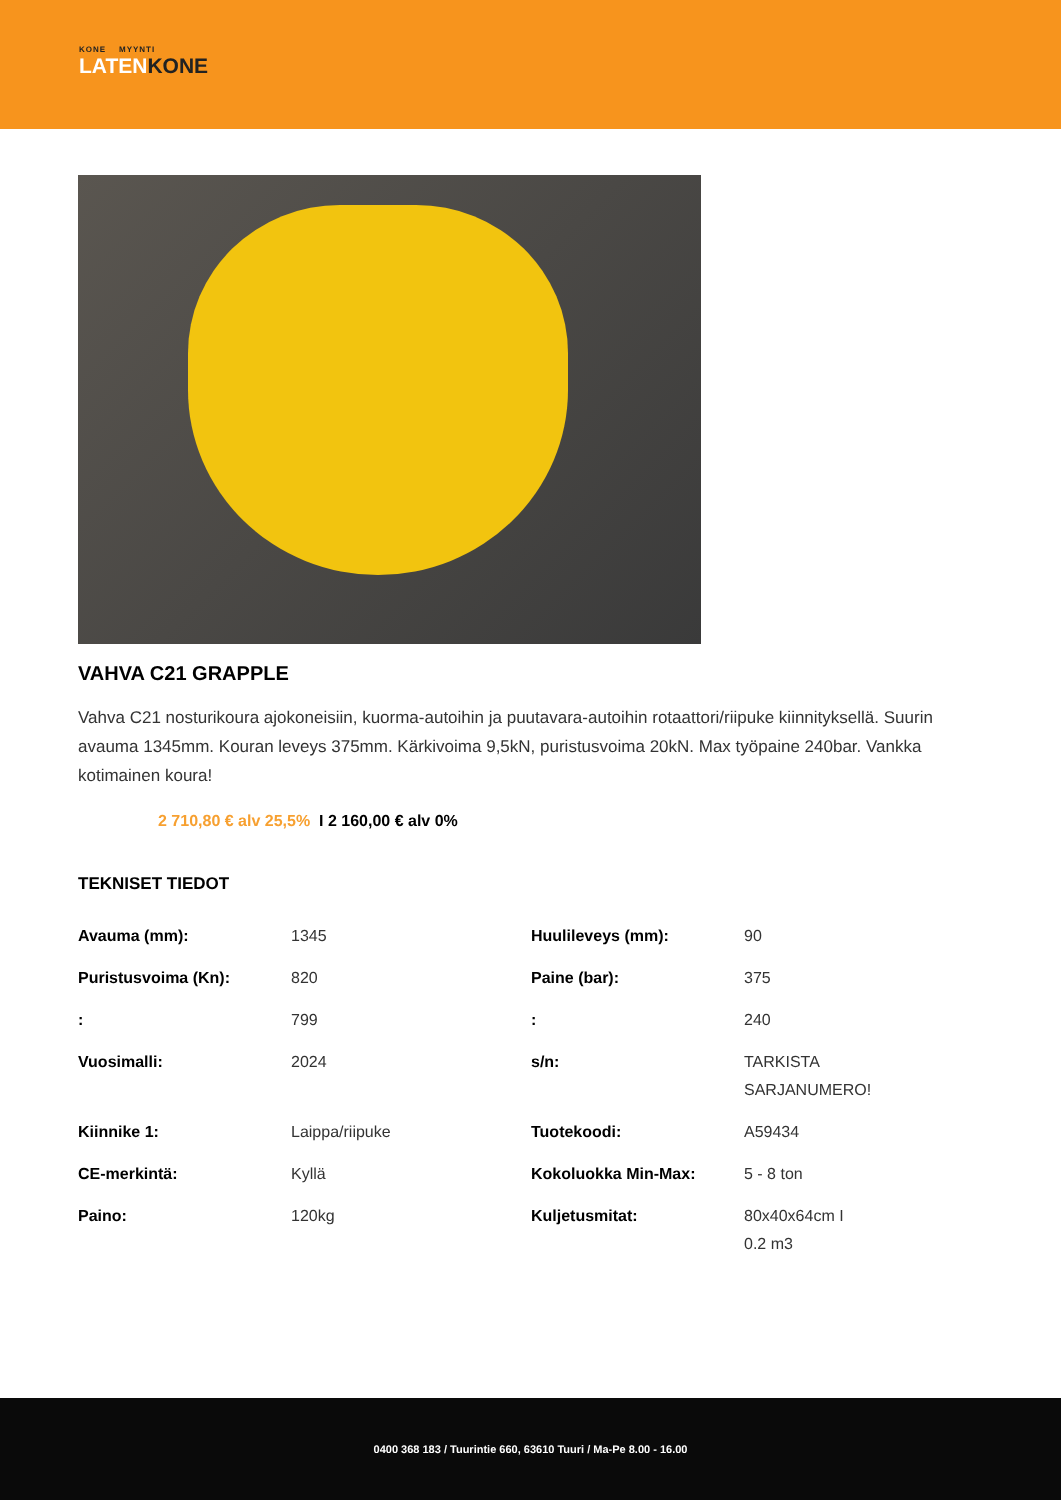KONE MYYNTI
LATENKONE
VAHVA C21 GRAPPLE
Vahva C21 nosturikoura ajokoneisiin, kuorma-autoihin ja puutavara-autoihin rotaattori/riipuke kiinnityksellä. Suurin avauma 1345mm. Kouran leveys 375mm. Kärkivoima 9,5kN, puristusvoima 20kN. Max työpaine 240bar. Vankka kotimainen koura!
2 710,80 € alv 25,5% I 2 160,00 € alv 0%
TEKNISET TIEDOT
| Avauma (mm): | 1345 | Huulileveys (mm): | 90 |
| Puristusvoima (Kn): | 820 | Paine (bar): | 375 |
| : | 799 | : | 240 |
| Vuosimalli: | 2024 | s/n: | TARKISTA SARJANUMERO! |
| Kiinnike 1: | Laippa/riipuke | Tuotekoodi: | A59434 |
| CE-merkintä: | Kyllä | Kokoluokka Min-Max: | 5 - 8 ton |
| Paino: | 120kg | Kuljetusmitat: | 80x40x64cm I 0.2 m3 |
0400 368 183 / Tuurintie 660, 63610 Tuuri / Ma-Pe 8.00 - 16.00